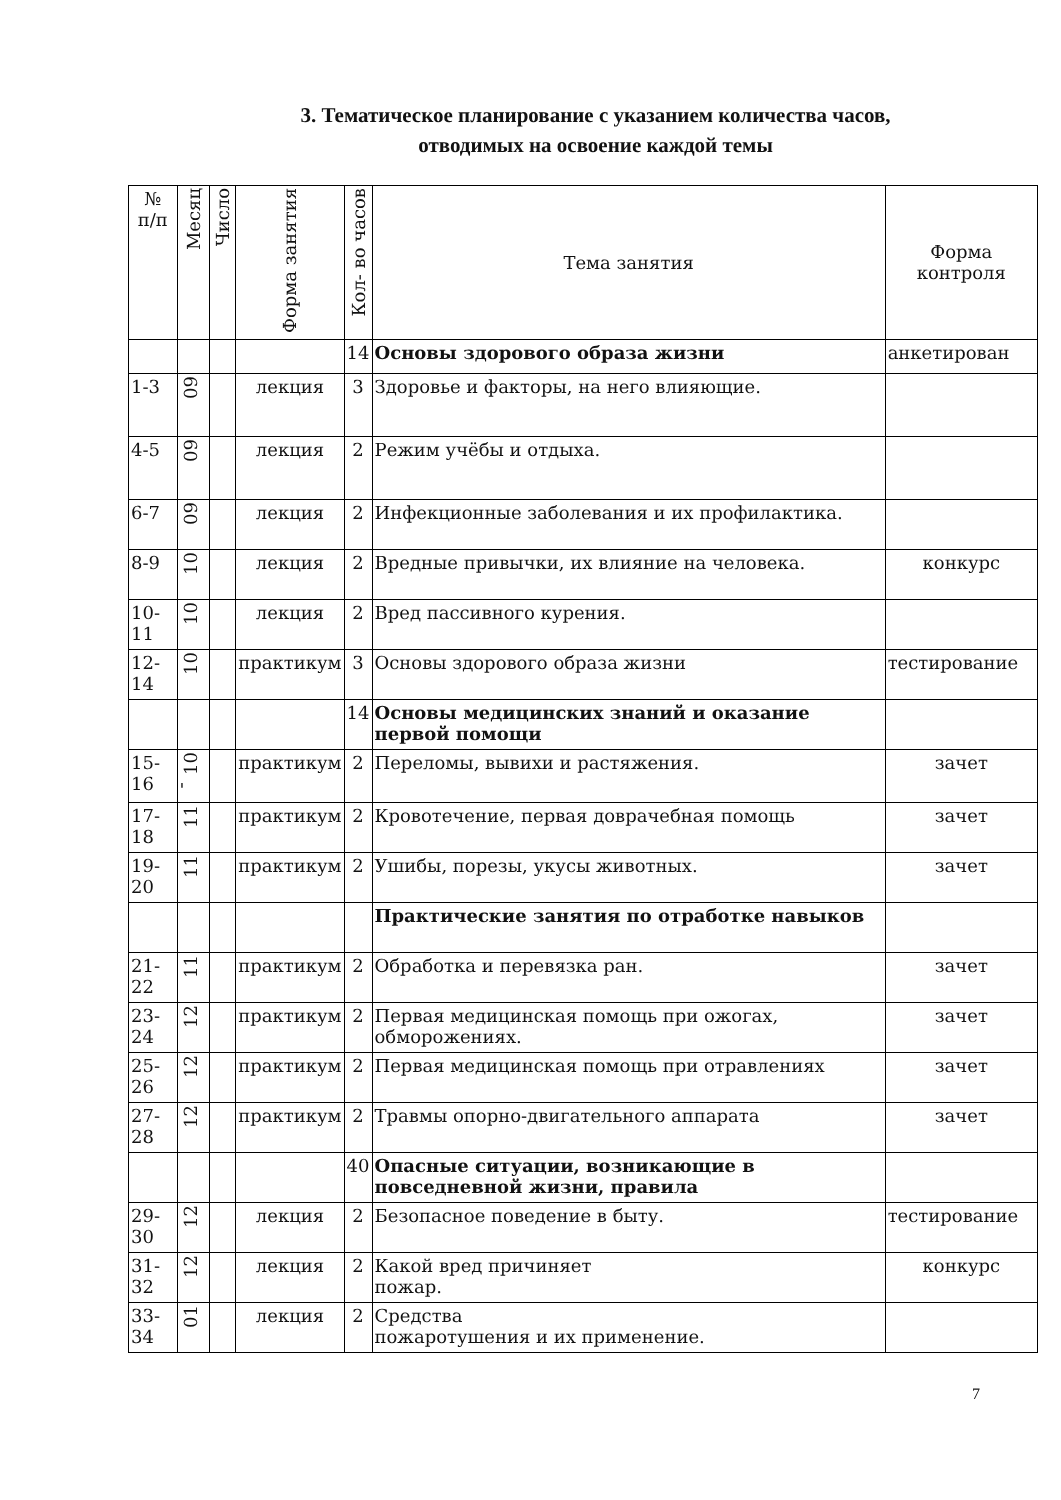3. Тематическое планирование с указанием количества часов,
отводимых на освоение каждой темы
| № п/п | Месяц | Число | Форма занятия | Кол- во часов | Тема занятия | Форма контроля |
| --- | --- | --- | --- | --- | --- | --- |
| | | | | 14 | Основы здорового образа жизни | анкетирован |
| 1-3 | 09 | | лекция | 3 | Здоровье и факторы, на него влияющие. | |
| 4-5 | 09 | | лекция | 2 | Режим учёбы и отдыха. | |
| 6-7 | 09 | | лекция | 2 | Инфекционные заболевания и их профилактика. | |
| 8-9 | 10 | | лекция | 2 | Вредные привычки, их влияние на человека. | конкурс |
| 10-11 | 10 | | лекция | 2 | Вред пассивного курения. | |
| 12-14 | 10 | | практикум | 3 | Основы здорового образа жизни | тестирование |
| | | | | 14 | Основы медицинских знаний и оказание первой помощи | |
| 15-16 | 10 ' | | практикум | 2 | Переломы, вывихи и растяжения. | зачет |
| 17-18 | 11 | | практикум | 2 | Кровотечение, первая доврачебная помощь | зачет |
| 19-20 | 11 | | практикум | 2 | Ушибы, порезы, укусы животных. | зачет |
| | | | | | Практические занятия по отработке навыков | |
| 21-22 | 11 | | практикум | 2 | Обработка и перевязка ран. | зачет |
| 23-24 | 12 | | практикум | 2 | Первая медицинская помощь при ожогах, обморожениях. | зачет |
| 25-26 | 12 | | практикум | 2 | Первая медицинская помощь при отравлениях | зачет |
| 27-28 | 12 | | практикум | 2 | Травмы опорно-двигательного аппарата | зачет |
| | | | | 40 | Опасные ситуации, возникающие в повседневной жизни, правила | |
| 29-30 | 12 | | лекция | 2 | Безопасное поведение в быту. | тестирование |
| 31-32 | 12 | | лекция | 2 | Какой вред причиняет пожар. | конкурс |
| 33-34 | 01 | | лекция | 2 | Средства пожаротушения и их применение. | |
7